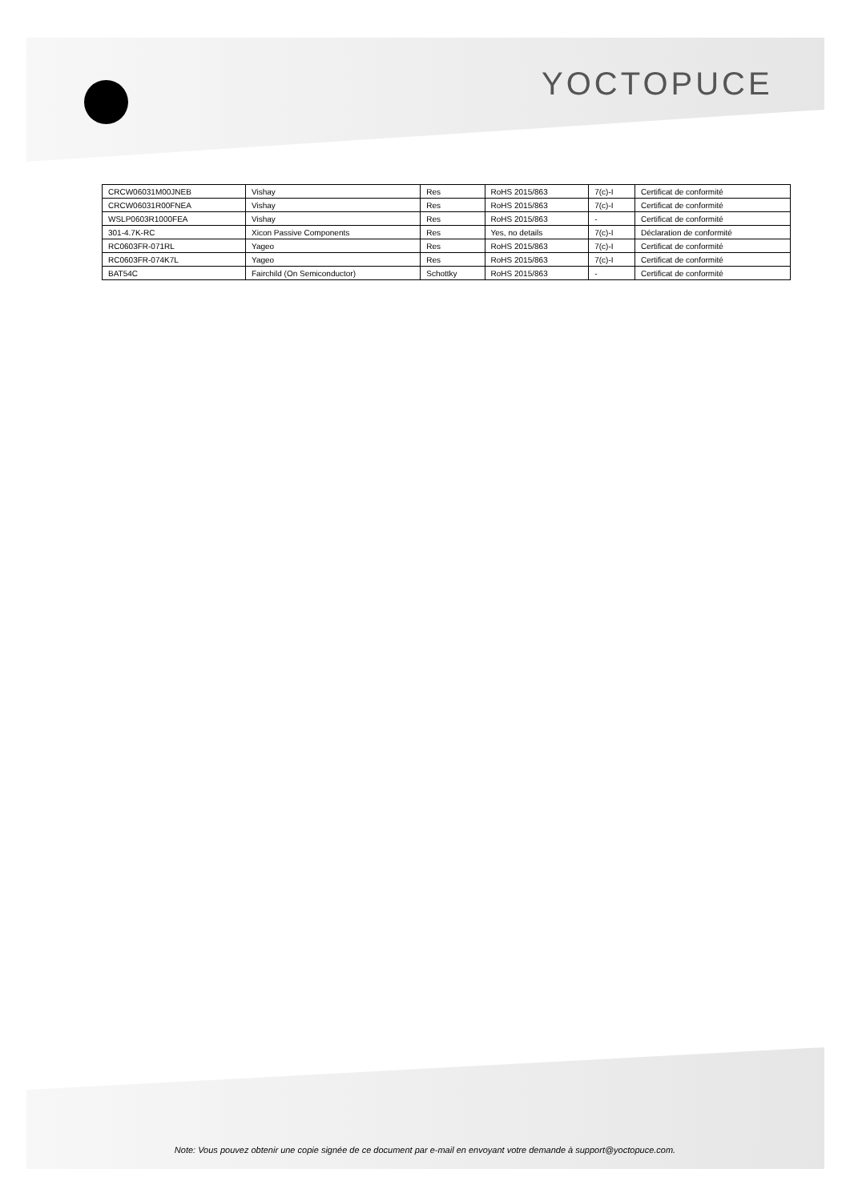YOCTOPUCE
| CRCW06031M00JNEB | Vishay | Res | RoHS 2015/863 | 7(c)-I | Certificat de conformité |
| CRCW06031R00FNEA | Vishay | Res | RoHS 2015/863 | 7(c)-I | Certificat de conformité |
| WSLP0603R1000FEA | Vishay | Res | RoHS 2015/863 | - | Certificat de conformité |
| 301-4.7K-RC | Xicon Passive Components | Res | Yes, no details | 7(c)-I | Déclaration de conformité |
| RC0603FR-071RL | Yageo | Res | RoHS 2015/863 | 7(c)-I | Certificat de conformité |
| RC0603FR-074K7L | Yageo | Res | RoHS 2015/863 | 7(c)-I | Certificat de conformité |
| BAT54C | Fairchild (On Semiconductor) | Schottky | RoHS 2015/863 | - | Certificat de conformité |
Note: Vous pouvez obtenir une copie signée de ce document par e-mail en envoyant votre demande à support@yoctopuce.com.